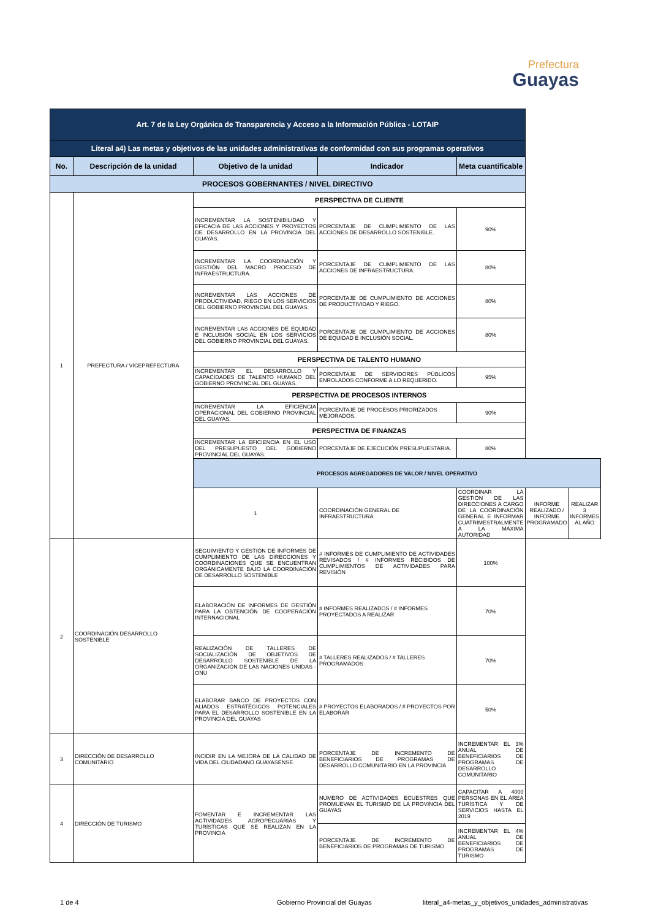Prefectura
Guayas
| Art. 7 de la Ley Orgánica de Transparencia y Acceso a la Información Pública - LOTAIP | | | | | | |
| Literal a4) Las metas y objetivos de las unidades administrativas de conformidad con sus programas operativos | | | | | | |
| No. | Descripción de la unidad | Objetivo de la unidad | Indicador | Meta cuantificable | | |
| PROCESOS GOBERNANTES / NIVEL DIRECTIVO | | | | | | |
| 1 | PREFECTURA / VICEPREFECTURA | PERSPECTIVA DE CLIENTE | | | | |
| | | INCREMENTAR LA SOSTENIBILIDAD Y EFICACIA DE LAS ACCIONES Y PROYECTOS DE DESARROLLO EN LA PROVINCIA DEL GUAYAS. | PORCENTAJE DE CUMPLIMIENTO DE LAS ACCIONES DE DESARROLLO SOSTENIBLE. | 90% | | |
| | | INCREMENTAR LA COORDINACIÓN Y GESTIÓN DEL MACRO PROCESO DE INFRAESTRUCTURA. | PORCENTAJE DE CUMPLIMIENTO DE LAS ACCIONES DE INFRAESTRUCTURA. | 80% | | |
| | | INCREMENTAR LAS ACCIONES DE PRODUCTIVIDAD, RIEGO EN LOS SERVICIOS DEL GOBIERNO PROVINCIAL DEL GUAYAS. | PORCENTAJE DE CUMPLIMIENTO DE ACCIONES DE PRODUCTIVIDAD Y RIEGO. | 80% | | |
| | | INCREMENTAR LAS ACCIONES DE EQUIDAD E INCLUSIÓN SOCIAL EN LOS SERVICIOS DEL GOBIERNO PROVINCIAL DEL GUAYAS. | PORCENTAJE DE CUMPLIMIENTO DE ACCIONES DE EQUIDAD E INCLUSIÓN SOCIAL. | 80% | | |
| | | PERSPECTIVA DE TALENTO HUMANO | | | | |
| | | INCREMENTAR EL DESARROLLO Y CAPACIDADES DE TALENTO HUMANO DEL GOBIERNO PROVINCIAL DEL GUAYAS. | PORCENTAJE DE SERVIDORES PÚBLICOS ENROLADOS CONFORME A LO REQUERIDO. | 95% | | |
| | | PERSPECTIVA DE PROCESOS INTERNOS | | | | |
| | | INCREMENTAR LA EFICIENCIA OPERACIONAL DEL GOBIERNO PROVINCIAL DEL GUAYAS. | PORCENTAJE DE PROCESOS PRIORIZADOS MEJORADOS. | 90% | | |
| | | PERSPECTIVA DE FINANZAS | | | | |
| | | INCREMENTAR LA EFICIENCIA EN EL USO DEL PRESUPUESTO DEL GOBIERNO PROVINCIAL DEL GUAYAS. | PORCENTAJE DE EJECUCIÓN PRESUPUESTARIA. | 80% | | |
| | | PROCESOS AGREGADORES DE VALOR / NIVEL OPERATIVO | | | | |
| | | 1 | COORDINACIÓN GENERAL DE INFRAESTRUCTURA | COORDINAR LA GESTIÓN DE LAS DIRECCIONES A CARGO DE LA COORDINACIÓN GENERAL E INFORMAR CUATRIMESTRALMENTE A LA MÁXIMA AUTORIDAD | INFORME REALIZADO / INFORME PROGRAMADO | REALIZAR 3 INFORMES AL AÑO |
| 2 | COORDINACIÓN DESARROLLO SOSTENIBLE | SEGUIMIENTO Y GESTIÓN DE INFORMES DE CUMPLIMIENTO DE LAS DIRECCIONES Y COORDINACIONES QUE SE ENCUENTRAN ORGÁNICAMENTE BAJO LA COORDINACIÓN DE DESARROLLO SOSTENIBLE | # INFORMES DE CUMPLIMIENTO DE ACTIVIDADES REVISADOS / # INFORMES RECIBIDOS DE CUMPLIMIENTOS DE ACTIVIDADES PARA REVISIÓN | 100% | | |
| | | ELABORACIÓN DE INFORMES DE GESTIÓN PARA LA OBTENCIÓN DE COOPERACIÓN INTERNACIONAL | # INFORMES REALIZADOS / # INFORMES PROYECTADOS A REALIZAR | 70% | | |
| | | REALIZACIÓN DE TALLERES DE SOCIALIZACIÓN DE OBJETIVOS DE DESARROLLO SOSTENIBLE DE LA ORGANIZACIÓN DE LAS NACIONES UNIDAS - ONU | # TALLERES REALIZADOS / # TALLERES PROGRAMADOS | 70% | | |
| | | ELABORAR BANCO DE PROYECTOS CON ALIADOS ESTRATÉGICOS POTENCIALES PARA EL DESARROLLO SOSTENIBLE EN LA PROVINCIA DEL GUAYAS | # PROYECTOS ELABORADOS / # PROYECTOS POR ELABORAR | 50% | | |
| 3 | DIRECCIÓN DE DESARROLLO COMUNITARIO | INCIDIR EN LA MEJORA DE LA CALIDAD DE VIDA DEL CIUDADANO GUAYASENSE | PORCENTAJE DE INCREMENTO DE BENEFICIARIOS DE PROGRAMAS DE DESARROLLO COMUNITARIO EN LA PROVINCIA | INCREMENTAR EL 3% ANUAL DE BENEFICIARIOS DE PROGRAMAS DE DESARROLLO COMUNITARIO | | |
| 4 | DIRECCIÓN DE TURISMO | FOMENTAR E INCREMENTAR LAS ACTIVIDADES AGROPECUARIAS Y TURÍSTICAS QUE SE REALIZAN EN LA PROVINCIA | NÚMERO DE ACTIVIDADES ECUESTRES QUE PROMUEVAN EL TURISMO DE LA PROVINCIA DEL GUAYAS | CAPACITAR A 4000 PERSONAS EN EL ÁREA TURÍSTICA Y DE SERVICIOS HASTA EL 2019 | | |
| | | | PORCENTAJE DE INCREMENTO DE BENEFICIARIOS DE PROGRAMAS DE TURISMO | INCREMENTAR EL 4% ANUAL DE BENEFICIARIOS DE PROGRAMAS DE TURISMO | | |
1 de 4 Gobierno Provincial del Guayas
literal_a4-metas_y_objetivos_unidades_administrativas